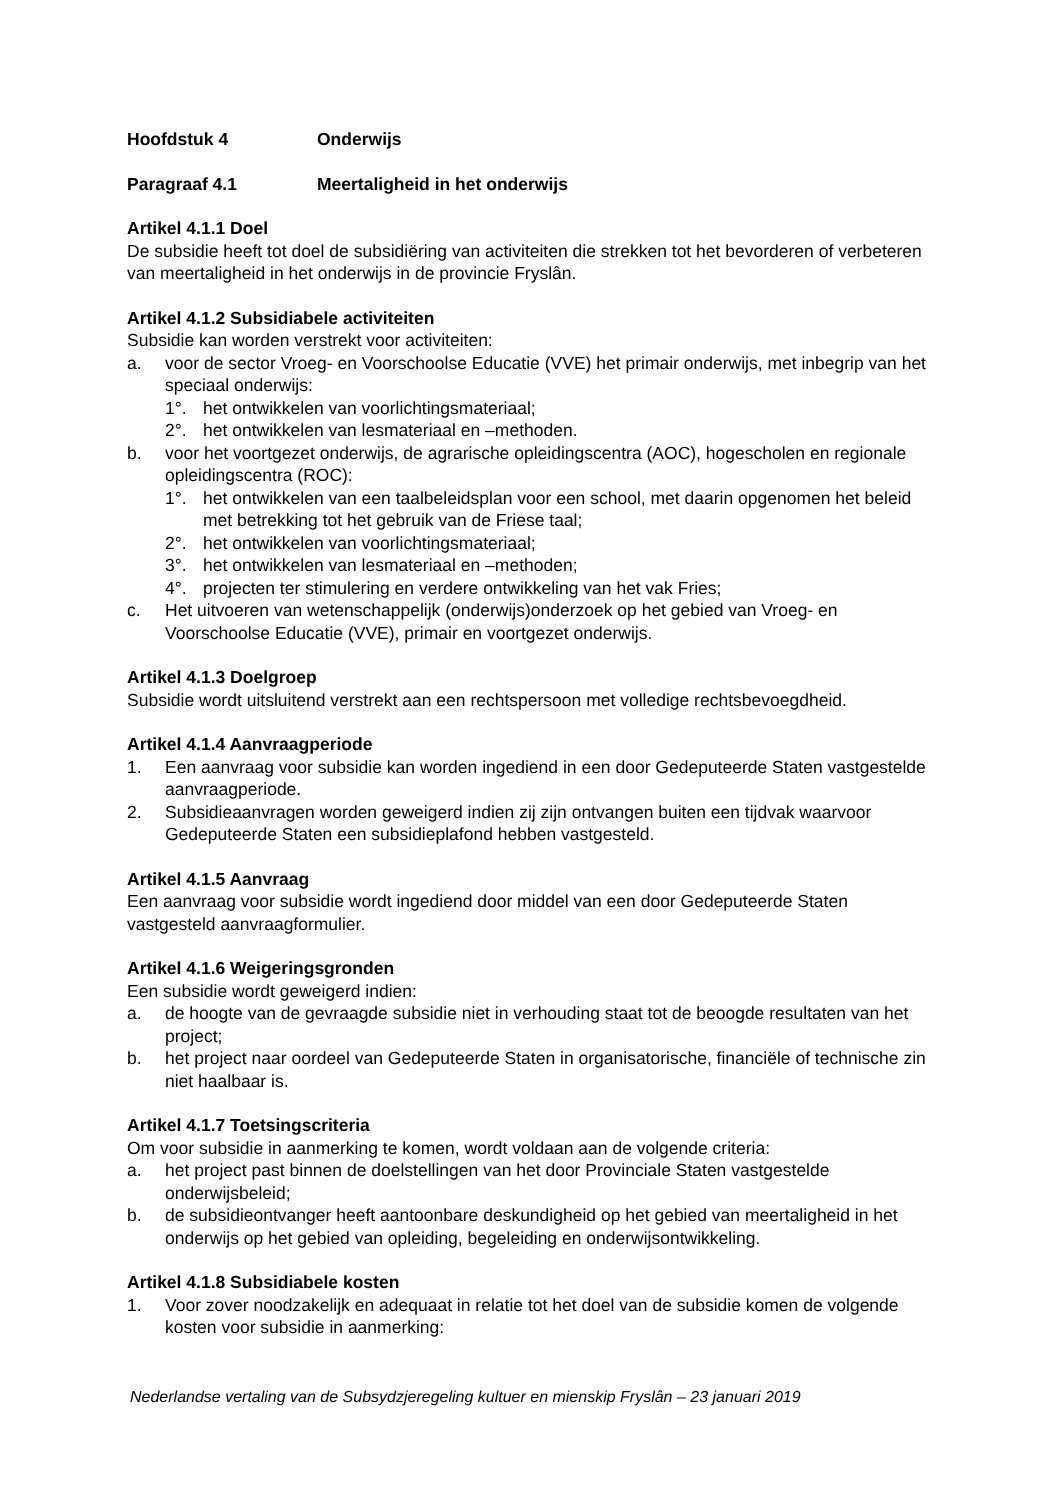Hoofdstuk 4 Onderwijs
Paragraaf 4.1 Meertaligheid in het onderwijs
Artikel 4.1.1 Doel
De subsidie heeft tot doel de subsidiëring van activiteiten die strekken tot het bevorderen of verbeteren van meertaligheid in het onderwijs in de provincie Fryslân.
Artikel 4.1.2 Subsidiabele activiteiten
Subsidie kan worden verstrekt voor activiteiten:
a. voor de sector Vroeg- en Voorschoolse Educatie (VVE) het primair onderwijs, met inbegrip van het speciaal onderwijs:
1°. het ontwikkelen van voorlichtingsmateriaal;
2°. het ontwikkelen van lesmateriaal en –methoden.
b. voor het voortgezet onderwijs, de agrarische opleidingscentra (AOC), hogescholen en regionale opleidingscentra (ROC):
1°. het ontwikkelen van een taalbeleidsplan voor een school, met daarin opgenomen het beleid met betrekking tot het gebruik van de Friese taal;
2°. het ontwikkelen van voorlichtingsmateriaal;
3°. het ontwikkelen van lesmateriaal en –methoden;
4°. projecten ter stimulering en verdere ontwikkeling van het vak Fries;
c. Het uitvoeren van wetenschappelijk (onderwijs)onderzoek op het gebied van Vroeg- en Voorschoolse Educatie (VVE), primair en voortgezet onderwijs.
Artikel 4.1.3 Doelgroep
Subsidie wordt uitsluitend verstrekt aan een rechtspersoon met volledige rechtsbevoegdheid.
Artikel 4.1.4 Aanvraagperiode
1. Een aanvraag voor subsidie kan worden ingediend in een door Gedeputeerde Staten vastgestelde aanvraagperiode.
2. Subsidieaanvragen worden geweigerd indien zij zijn ontvangen buiten een tijdvak waarvoor Gedeputeerde Staten een subsidieplafond hebben vastgesteld.
Artikel 4.1.5 Aanvraag
Een aanvraag voor subsidie wordt ingediend door middel van een door Gedeputeerde Staten vastgesteld aanvraagformulier.
Artikel 4.1.6 Weigeringsgronden
Een subsidie wordt geweigerd indien:
a. de hoogte van de gevraagde subsidie niet in verhouding staat tot de beoogde resultaten van het project;
b. het project naar oordeel van Gedeputeerde Staten in organisatorische, financiële of technische zin niet haalbaar is.
Artikel 4.1.7 Toetsingscriteria
Om voor subsidie in aanmerking te komen, wordt voldaan aan de volgende criteria:
a. het project past binnen de doelstellingen van het door Provinciale Staten vastgestelde onderwijsbeleid;
b. de subsidieontvanger heeft aantoonbare deskundigheid op het gebied van meertaligheid in het onderwijs op het gebied van opleiding, begeleiding en onderwijsontwikkeling.
Artikel 4.1.8 Subsidiabele kosten
1. Voor zover noodzakelijk en adequaat in relatie tot het doel van de subsidie komen de volgende kosten voor subsidie in aanmerking:
Nederlandse vertaling van de Subsydzjeregeling kultuer en mienskip Fryslân – 23 januari 2019